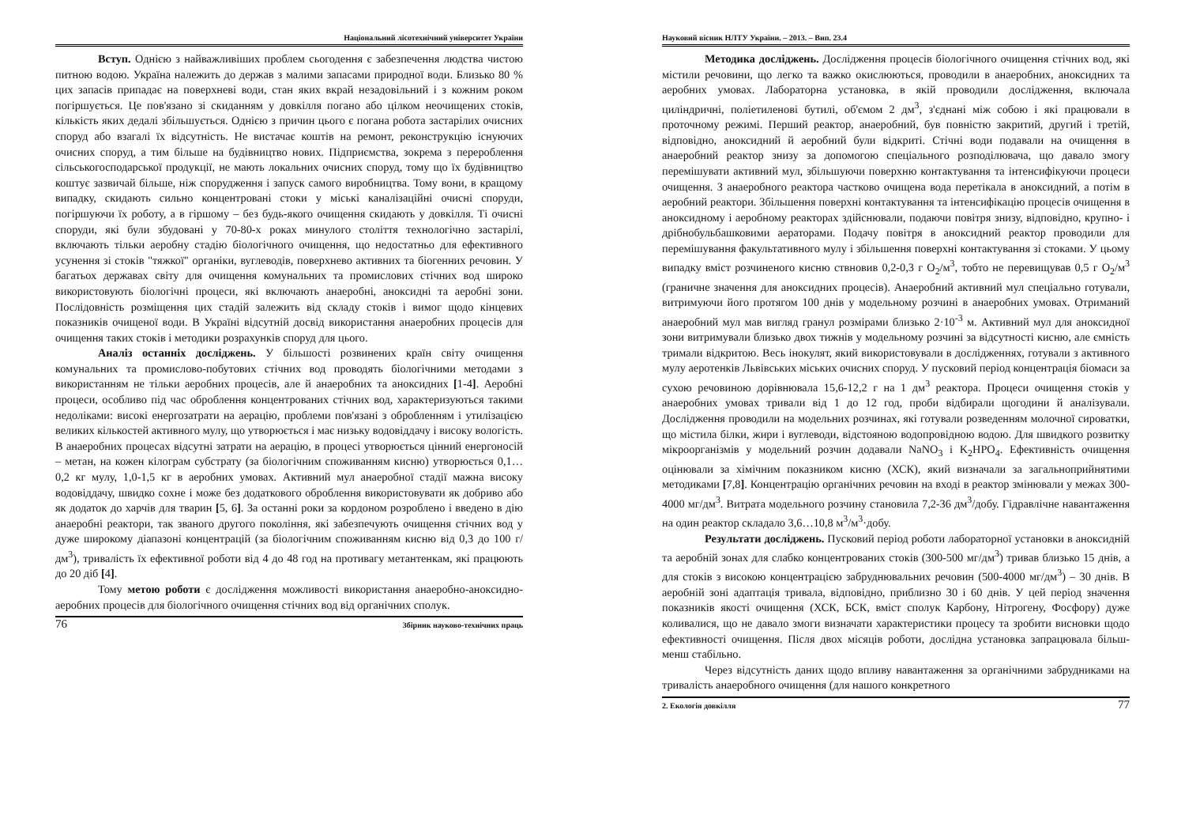Національний лісотехнічний університет України
Вступ. Однією з найважливіших проблем сьогодення є забезпечення людства чистою питною водою. Україна належить до держав з малими запасами природної води. Близько 80 % цих запасів припадає на поверхневі води, стан яких вкрай незадовільний і з кожним роком погіршується. Це пов'язано зі скиданням у довкілля погано або цілком неочищених стоків, кількість яких дедалі збільшується. Однією з причин цього є погана робота застарілих очисних споруд або взагалі їх відсутність. Не вистачає коштів на ремонт, реконструкцію існуючих очисних споруд, а тим більше на будівництво нових. Підприємства, зокрема з перероблення сільськогосподарської продукції, не мають локальних очисних споруд, тому що їх будівництво коштує зазвичай більше, ніж спорудження і запуск самого виробництва. Тому вони, в кращому випадку, скидають сильно концентровані стоки у міські каналізаційні очисні споруди, погіршуючи їх роботу, а в гіршому – без будь-якого очищення скидають у довкілля. Ті очисні споруди, які були збудовані у 70-80-х роках минулого століття технологічно застарілі, включають тільки аеробну стадію біологічного очищення, що недостатньо для ефективного усунення зі стоків "тяжкої" органіки, вуглеводів, поверхнево активних та біогенних речовин. У багатьох державах світу для очищення комунальних та промислових стічних вод широко використовують біологічні процеси, які включають анаеробні, аноксидні та аеробні зони. Послідовність розміщення цих стадій залежить від складу стоків і вимог щодо кінцевих показників очищеної води. В Україні відсутній досвід використання анаеробних процесів для очищення таких стоків і методики розрахунків споруд для цього.
Аналіз останніх досліджень. У більшості розвинених країн світу очищення комунальних та промислово-побутових стічних вод проводять біологічними методами з використанням не тільки аеробних процесів, але й анаеробних та аноксидних [1-4]. Аеробні процеси, особливо під час оброблення концентрованих стічних вод, характеризуються такими недоліками: високі енергозатрати на аерацію, проблеми пов'язані з обробленням і утилізацією великих кількостей активного мулу, що утворюється і має низьку водовіддачу і високу вологість. В анаеробних процесах відсутні затрати на аерацію, в процесі утворюється цінний енергоносій – метан, на кожен кілограм субстрату (за біологічним споживанням кисню) утворюється 0,1…0,2 кг мулу, 1,0-1,5 кг в аеробних умовах. Активний мул анаеробної стадії мажна високу водовіддачу, швидко сохне і може без додаткового оброблення використовувати як добриво або як додаток до харчів для тварин [5, 6]. За останні роки за кордоном розроблено і введено в дію анаеробні реактори, так званого другого покоління, які забезпечують очищення стічних вод у дуже широкому діапазоні концентрацій (за біологічним споживанням кисню від 0,3 до 100 г/дм<sup>3</sup>), тривалість їх ефективної роботи від 4 до 48 год на противагу метантенкам, які працюють до 20 діб [4].
Тому метою роботи є дослідження можливості використання анаеробно-аноксидно-аеробних процесів для біологічного очищення стічних вод від органічних сполук.
76 Збірник науково-технічних праць
Науковий вісник НЛТУ України. – 2013. – Вип. 23.4
Методика досліджень. Дослідження процесів біологічного очищення стічних вод, які містили речовини, що легко та важко окислюються, проводили в анаеробних, аноксидних та аеробних умовах. Лабораторна установка, в якій проводили дослідження, включала циліндричні, поліетиленові бутилі, об'ємом 2 дм<sup>3</sup>, з'єднані між собою і які працювали в проточному режимі. Перший реактор, анаеробний, був повністю закритий, другий і третій, відповідно, аноксидний й аеробний були відкриті. Стічні води подавали на очищення в анаеробний реактор знизу за допомогою спеціального розподілювача, що давало змогу перемішувати активний мул, збільшуючи поверхню контактування та інтенсифікуючи процеси очищення. З анаеробного реактора частково очищена вода перетікала в аноксидний, а потім в аеробний реактори. Збільшення поверхні контактування та інтенсифікацію процесів очищення в аноксидному і аеробному реакторах здійснювали, подаючи повітря знизу, відповідно, крупно- і дрібнобульбашковими аераторами. Подачу повітря в аноксидний реактор проводили для перемішування факультативного мулу і збільшення поверхні контактування зі стоками. У цьому випадку вміст розчиненого кисню ствновив 0,2-0,3 г O<sub>2</sub>/м<sup>3</sup>, тобто не перевищував 0,5 г O<sub>2</sub>/м<sup>3</sup> (граничне значення для аноксидних процесів). Анаеробний активний мул спеціально готували, витримуючи його протягом 100 днів у модельному розчині в анаеробних умовах. Отриманий анаеробний мул мав вигляд гранул розмірами близько 2·10<sup>-3</sup> м. Активний мул для аноксидної зони витримували близько двох тижнів у модельному розчині за відсутності кисню, але ємність тримали відкритою. Весь інокулят, який використовували в дослідженнях, готували з активного мулу аеротенків Львівських міських очисних споруд. У пусковий період концентрація біомаси за сухою речовиною дорівнювала 15,6-12,2 г на 1 дм<sup>3</sup> реактора. Процеси очищення стоків у анаеробних умовах тривали від 1 до 12 год, проби відбирали щогодини й аналізували. Дослідження проводили на модельних розчинах, які готували розведенням молочної сироватки, що містила білки, жири і вуглеводи, відстояною водопровідною водою. Для швидкого розвитку мікроорганізмів у модельний розчин додавали NaNO<sub>3</sub> і K<sub>2</sub>HPO<sub>4</sub>. Ефективність очищення оцінювали за хімічним показником кисню (ХСК), який визначали за загальноприйнятими методиками [7,8]. Концентрацію органічних речовин на вході в реактор змінювали у межах 300-4000 мг/дм<sup>3</sup>. Витрата модельного розчину становила 7,2-36 дм<sup>3</sup>/добу. Гідравлічне навантаження на один реактор складало 3,6…10,8 м<sup>3</sup>/м<sup>3</sup>·добу.
Результати досліджень. Пусковий період роботи лабораторної установки в аноксидній та аеробній зонах для слабко концентрованих стоків (300-500 мг/дм<sup>3</sup>) тривав близько 15 днів, а для стоків з високою концентрацією забруднювальних речовин (500-4000 мг/дм<sup>3</sup>) – 30 днів. В аеробній зоні адаптація тривала, відповідно, приблизно 30 і 60 днів. У цей період значення показників якості очищення (ХСК, БСК, вміст сполук Карбону, Нітрогену, Фосфору) дуже коливалися, що не давало змоги визначати характеристики процесу та зробити висновки щодо ефективності очищення. Після двох місяців роботи, дослідна установка запрацювала більш-менш стабільно.
Через відсутність даних щодо впливу навантаження за органічними забрудниками на тривалість анаеробного очищення (для нашого конкретного
2. Екологія довкілля 77